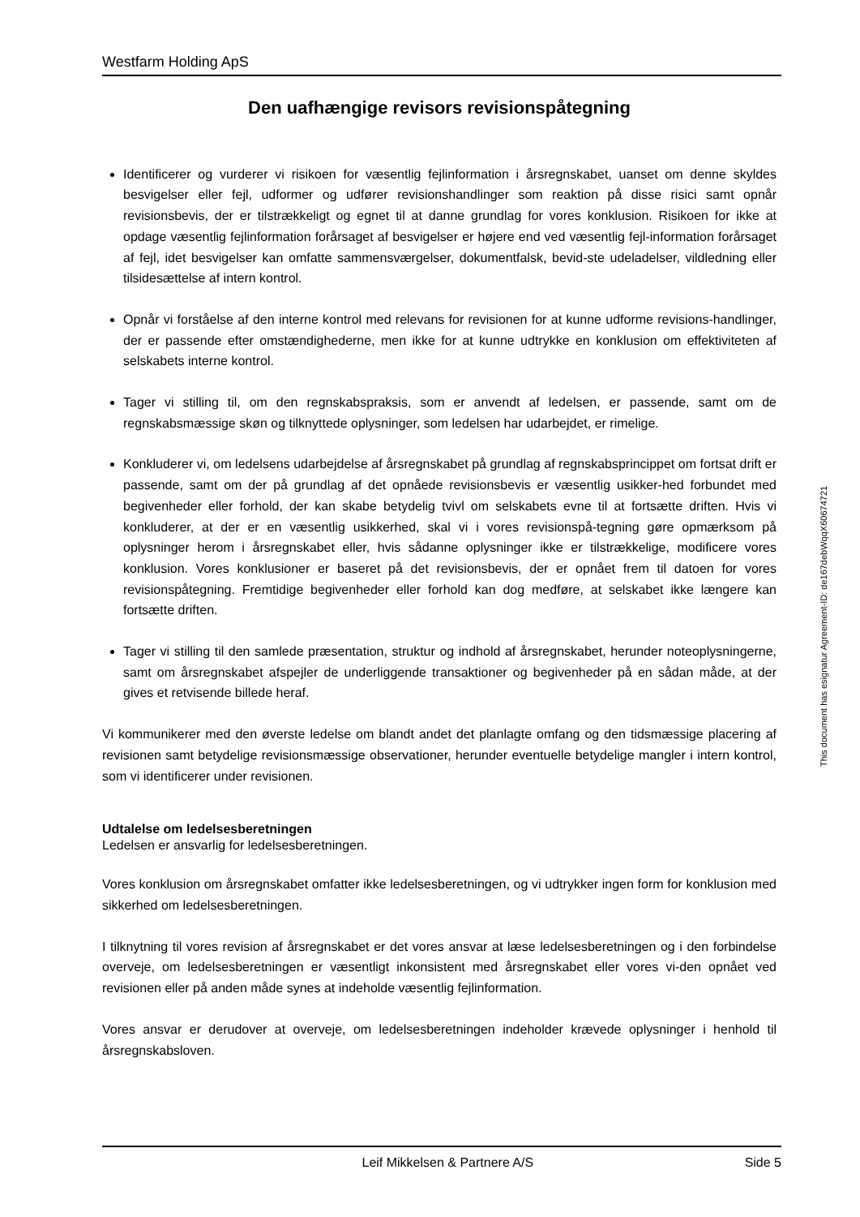Westfarm Holding ApS
Den uafhængige revisors revisionspåtegning
Identificerer og vurderer vi risikoen for væsentlig fejlinformation i årsregnskabet, uanset om denne skyldes besvigelser eller fejl, udformer og udfører revisionshandlinger som reaktion på disse risici samt opnår revisionsbevis, der er tilstrækkeligt og egnet til at danne grundlag for vores konklusion. Risikoen for ikke at opdage væsentlig fejlinformation forårsaget af besvigelser er højere end ved væsentlig fejl-information forårsaget af fejl, idet besvigelser kan omfatte sammensværgelser, dokumentfalsk, bevid-ste udeladelser, vildledning eller tilsidesættelse af intern kontrol.
Opnår vi forståelse af den interne kontrol med relevans for revisionen for at kunne udforme revisions-handlinger, der er passende efter omstændighederne, men ikke for at kunne udtrykke en konklusion om effektiviteten af selskabets interne kontrol.
Tager vi stilling til, om den regnskabspraksis, som er anvendt af ledelsen, er passende, samt om de regnskabsmæssige skøn og tilknyttede oplysninger, som ledelsen har udarbejdet, er rimelige.
Konkluderer vi, om ledelsens udarbejdelse af årsregnskabet på grundlag af regnskabsprincippet om fortsat drift er passende, samt om der på grundlag af det opnåede revisionsbevis er væsentlig usikker-hed forbundet med begivenheder eller forhold, der kan skabe betydelig tvivl om selskabets evne til at fortsætte driften. Hvis vi konkluderer, at der er en væsentlig usikkerhed, skal vi i vores revisionspå-tegning gøre opmærksom på oplysninger herom i årsregnskabet eller, hvis sådanne oplysninger ikke er tilstrækkelige, modificere vores konklusion. Vores konklusioner er baseret på det revisionsbevis, der er opnået frem til datoen for vores revisionspåtegning. Fremtidige begivenheder eller forhold kan dog medføre, at selskabet ikke længere kan fortsætte driften.
Tager vi stilling til den samlede præsentation, struktur og indhold af årsregnskabet, herunder noteoplysningerne, samt om årsregnskabet afspejler de underliggende transaktioner og begivenheder på en sådan måde, at der gives et retvisende billede heraf.
Vi kommunikerer med den øverste ledelse om blandt andet det planlagte omfang og den tidsmæssige placering af revisionen samt betydelige revisionsmæssige observationer, herunder eventuelle betydelige mangler i intern kontrol, som vi identificerer under revisionen.
Udtalelse om ledelsesberetningen
Ledelsen er ansvarlig for ledelsesberetningen.
Vores konklusion om årsregnskabet omfatter ikke ledelsesberetningen, og vi udtrykker ingen form for konklusion med sikkerhed om ledelsesberetningen.
I tilknytning til vores revision af årsregnskabet er det vores ansvar at læse ledelsesberetningen og i den forbindelse overveje, om ledelsesberetningen er væsentligt inkonsistent med årsregnskabet eller vores vi-den opnået ved revisionen eller på anden måde synes at indeholde væsentlig fejlinformation.
Vores ansvar er derudover at overveje, om ledelsesberetningen indeholder krævede oplysninger i henhold til årsregnskabsloven.
This document has esignatur Agreement-ID: de167debWqqX60674721
Leif Mikkelsen & Partnere A/S Side 5